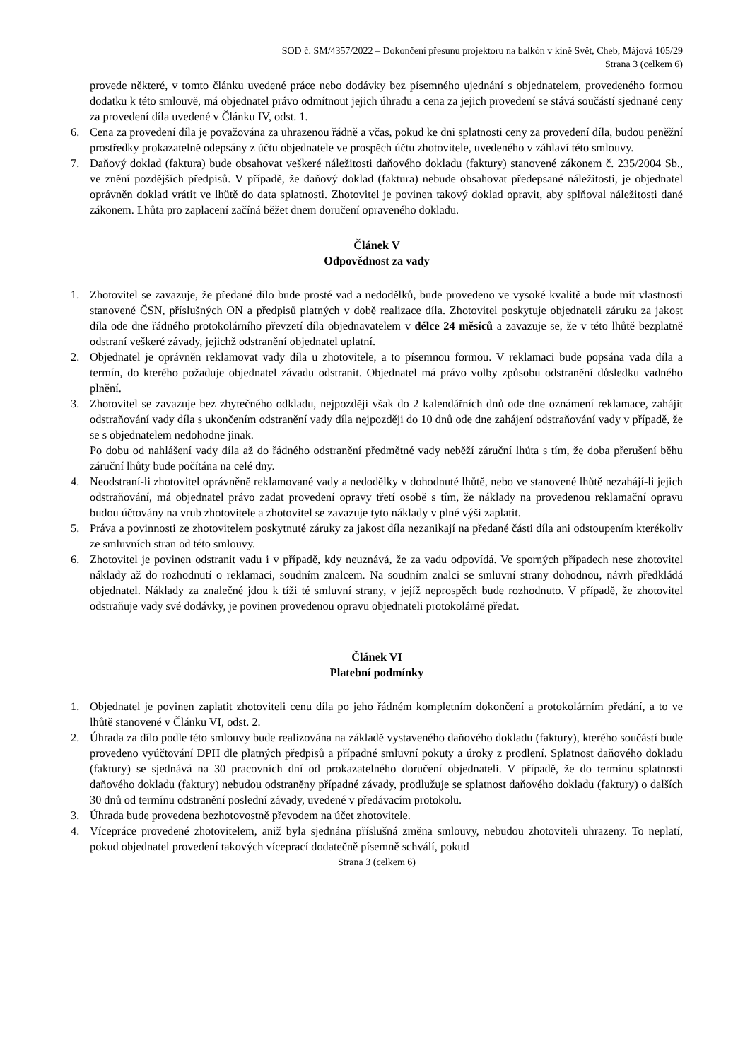SOD č. SM/4357/2022 – Dokončení přesunu projektoru na balkón v kině Svět, Cheb, Májová 105/29
Strana 3 (celkem 6)
provede některé, v tomto článku uvedené práce nebo dodávky bez písemného ujednání s objednatelem, provedeného formou dodatku k této smlouvě, má objednatel právo odmítnout jejich úhradu a cena za jejich provedení se stává součástí sjednané ceny za provedení díla uvedené v Článku IV, odst. 1.
6. Cena za provedení díla je považována za uhrazenou řádně a včas, pokud ke dni splatnosti ceny za provedení díla, budou peněžní prostředky prokazatelně odepsány z účtu objednatele ve prospěch účtu zhotovitele, uvedeného v záhlaví této smlouvy.
7. Daňový doklad (faktura) bude obsahovat veškeré náležitosti daňového dokladu (faktury) stanovené zákonem č. 235/2004 Sb., ve znění pozdějších předpisů. V případě, že daňový doklad (faktura) nebude obsahovat předepsané náležitosti, je objednatel oprávněn doklad vrátit ve lhůtě do data splatnosti. Zhotovitel je povinen takový doklad opravit, aby splňoval náležitosti dané zákonem. Lhůta pro zaplacení začíná běžet dnem doručení opraveného dokladu.
Článek V
Odpovědnost za vady
1. Zhotovitel se zavazuje, že předané dílo bude prosté vad a nedodělků, bude provedeno ve vysoké kvalitě a bude mít vlastnosti stanovené ČSN, příslušných ON a předpisů platných v době realizace díla. Zhotovitel poskytuje objednateli záruku za jakost díla ode dne řádného protokolárního převzetí díla objednavatelem v délce 24 měsíců a zavazuje se, že v této lhůtě bezplatně odstraní veškeré závady, jejichž odstranění objednatel uplatní.
2. Objednatel je oprávněn reklamovat vady díla u zhotovitele, a to písemnou formou. V reklamaci bude popsána vada díla a termín, do kterého požaduje objednatel závadu odstranit. Objednatel má právo volby způsobu odstranění důsledku vadného plnění.
3. Zhotovitel se zavazuje bez zbytečného odkladu, nejpozději však do 2 kalendářních dnů ode dne oznámení reklamace, zahájit odstraňování vady díla s ukončením odstranění vady díla nejpozději do 10 dnů ode dne zahájení odstraňování vady v případě, že se s objednatelem nedohodne jinak.
Po dobu od nahlášení vady díla až do řádného odstranění předmětné vady neběží záruční lhůta s tím, že doba přerušení běhu záruční lhůty bude počítána na celé dny.
4. Neodstraní-li zhotovitel oprávněně reklamované vady a nedodělky v dohodnuté lhůtě, nebo ve stanovené lhůtě nezahájí-li jejich odstraňování, má objednatel právo zadat provedení opravy třetí osobě s tím, že náklady na provedenou reklamační opravu budou účtovány na vrub zhotovitele a zhotovitel se zavazuje tyto náklady v plné výši zaplatit.
5. Práva a povinnosti ze zhotovitelem poskytnuté záruky za jakost díla nezanikají na předané části díla ani odstoupením kterékoliv ze smluvních stran od této smlouvy.
6. Zhotovitel je povinen odstranit vadu i v případě, kdy neuznává, že za vadu odpovídá. Ve sporných případech nese zhotovitel náklady až do rozhodnutí o reklamaci, soudním znalcem. Na soudním znalci se smluvní strany dohodnou, návrh předkládá objednatel. Náklady za znalečné jdou k tíži té smluvní strany, v jejíž neprospěch bude rozhodnuto. V případě, že zhotovitel odstraňuje vady své dodávky, je povinen provedenou opravu objednateli protokolárně předat.
Článek VI
Platební podmínky
1. Objednatel je povinen zaplatit zhotoviteli cenu díla po jeho řádném kompletním dokončení a protokolárním předání, a to ve lhůtě stanovené v Článku VI, odst. 2.
2. Úhrada za dílo podle této smlouvy bude realizována na základě vystaveného daňového dokladu (faktury), kterého součástí bude provedeno vyúčtování DPH dle platných předpisů a případné smluvní pokuty a úroky z prodlení. Splatnost daňového dokladu (faktury) se sjednává na 30 pracovních dní od prokazatelného doručení objednateli. V případě, že do termínu splatnosti daňového dokladu (faktury) nebudou odstraněny případné závady, prodlužuje se splatnost daňového dokladu (faktury) o dalších 30 dnů od termínu odstranění poslední závady, uvedené v předávacím protokolu.
3. Úhrada bude provedena bezhotovostně převodem na účet zhotovitele.
4. Vícepráce provedené zhotovitelem, aniž byla sjednána příslušná změna smlouvy, nebudou zhotoviteli uhrazeny. To neplatí, pokud objednatel provedení takových víceprací dodatečně písemně schválí, pokud
Strana 3 (celkem 6)